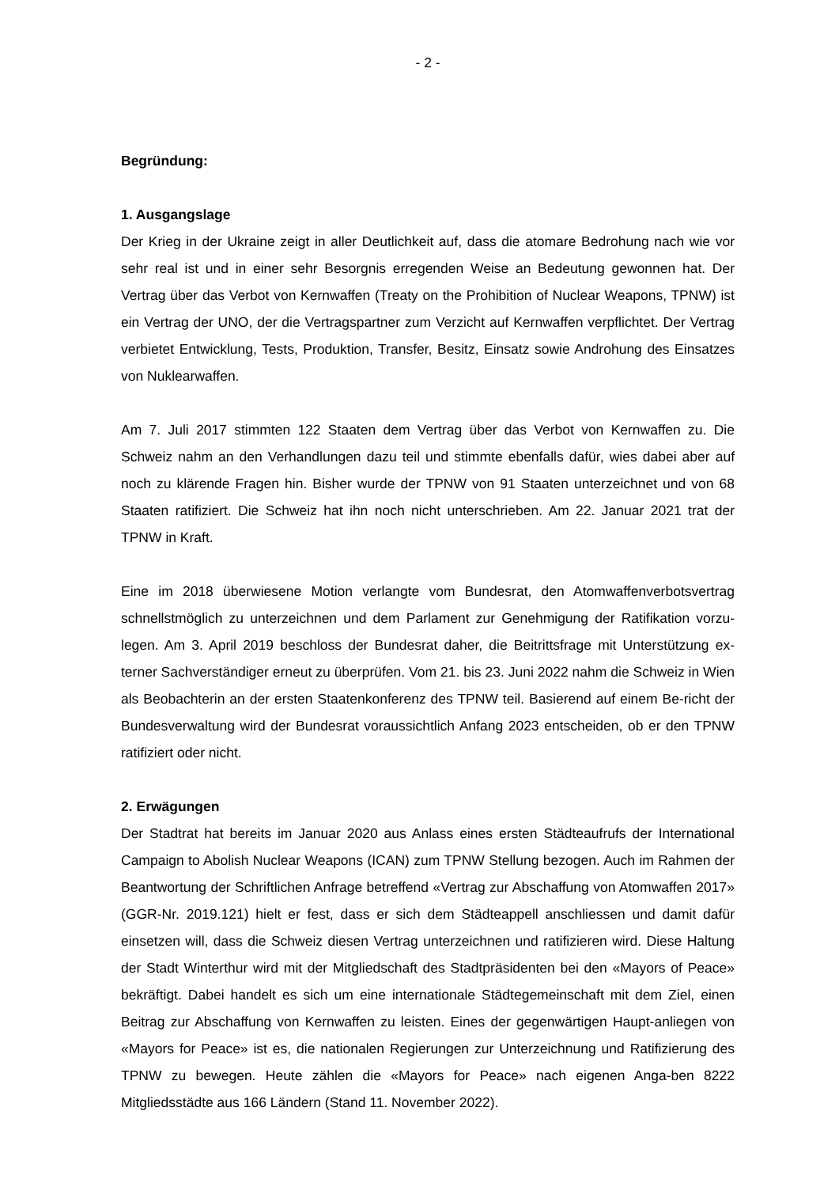- 2 -
Begründung:
1. Ausgangslage
Der Krieg in der Ukraine zeigt in aller Deutlichkeit auf, dass die atomare Bedrohung nach wie vor sehr real ist und in einer sehr Besorgnis erregenden Weise an Bedeutung gewonnen hat. Der Vertrag über das Verbot von Kernwaffen (Treaty on the Prohibition of Nuclear Weapons, TPNW) ist ein Vertrag der UNO, der die Vertragspartner zum Verzicht auf Kernwaffen verpflichtet. Der Vertrag verbietet Entwicklung, Tests, Produktion, Transfer, Besitz, Einsatz sowie Androhung des Einsatzes von Nuklearwaffen.
Am 7. Juli 2017 stimmten 122 Staaten dem Vertrag über das Verbot von Kernwaffen zu. Die Schweiz nahm an den Verhandlungen dazu teil und stimmte ebenfalls dafür, wies dabei aber auf noch zu klärende Fragen hin. Bisher wurde der TPNW von 91 Staaten unterzeichnet und von 68 Staaten ratifiziert. Die Schweiz hat ihn noch nicht unterschrieben. Am 22. Januar 2021 trat der TPNW in Kraft.
Eine im 2018 überwiesene Motion verlangte vom Bundesrat, den Atomwaffenverbotsvertrag schnellstmöglich zu unterzeichnen und dem Parlament zur Genehmigung der Ratifikation vorzu-legen. Am 3. April 2019 beschloss der Bundesrat daher, die Beitrittsfrage mit Unterstützung ex-terner Sachverständiger erneut zu überprüfen. Vom 21. bis 23. Juni 2022 nahm die Schweiz in Wien als Beobachterin an der ersten Staatenkonferenz des TPNW teil. Basierend auf einem Be-richt der Bundesverwaltung wird der Bundesrat voraussichtlich Anfang 2023 entscheiden, ob er den TPNW ratifiziert oder nicht.
2. Erwägungen
Der Stadtrat hat bereits im Januar 2020 aus Anlass eines ersten Städteaufrufs der International Campaign to Abolish Nuclear Weapons (ICAN) zum TPNW Stellung bezogen. Auch im Rahmen der Beantwortung der Schriftlichen Anfrage betreffend «Vertrag zur Abschaffung von Atomwaffen 2017» (GGR-Nr. 2019.121) hielt er fest, dass er sich dem Städteappell anschliessen und damit dafür einsetzen will, dass die Schweiz diesen Vertrag unterzeichnen und ratifizieren wird. Diese Haltung der Stadt Winterthur wird mit der Mitgliedschaft des Stadtpräsidenten bei den «Mayors of Peace» bekräftigt. Dabei handelt es sich um eine internationale Städtegemeinschaft mit dem Ziel, einen Beitrag zur Abschaffung von Kernwaffen zu leisten. Eines der gegenwärtigen Haupt-anliegen von «Mayors for Peace» ist es, die nationalen Regierungen zur Unterzeichnung und Ratifizierung des TPNW zu bewegen. Heute zählen die «Mayors for Peace» nach eigenen Anga-ben 8222 Mitgliedsstädte aus 166 Ländern (Stand 11. November 2022).